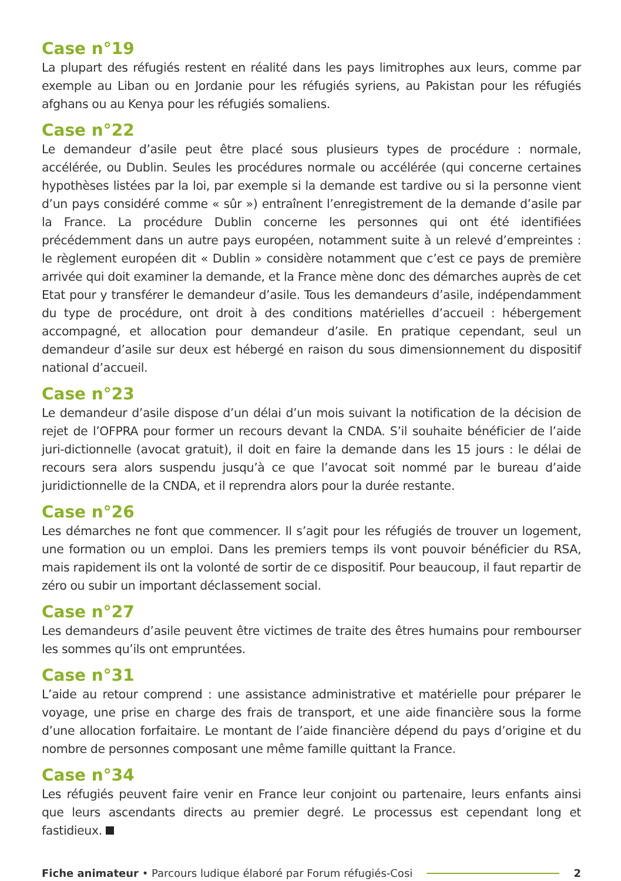Case n°19
La plupart des réfugiés restent en réalité dans les pays limitrophes aux leurs, comme par exemple au Liban ou en Jordanie pour les réfugiés syriens, au Pakistan pour les réfugiés afghans ou au Kenya pour les réfugiés somaliens.
Case n°22
Le demandeur d’asile peut être placé sous plusieurs types de procédure : normale, accélérée, ou Dublin. Seules les procédures normale ou accélérée (qui concerne certaines hypothèses listées par la loi, par exemple si la demande est tardive ou si la personne vient d’un pays considéré comme « sûr ») entraînent l’enregistrement de la demande d’asile par la France. La procédure Dublin concerne les personnes qui ont été identifiées précédemment dans un autre pays européen, notamment suite à un relevé d’empreintes : le règlement européen dit « Dublin » considère notamment que c’est ce pays de première arrivée qui doit examiner la demande, et la France mène donc des démarches auprès de cet Etat pour y transférer le demandeur d’asile. Tous les demandeurs d’asile, indépendamment du type de procédure, ont droit à des conditions matérielles d’accueil : hébergement accompagné, et allocation pour demandeur d’asile. En pratique cependant, seul un demandeur d’asile sur deux est hébergé en raison du sous dimensionnement du dispositif national d’accueil.
Case n°23
Le demandeur d’asile dispose d’un délai d’un mois suivant la notification de la décision de rejet de l’OFPRA pour former un recours devant la CNDA. S’il souhaite bénéficier de l’aide juri-dictionnelle (avocat gratuit), il doit en faire la demande dans les 15 jours : le délai de recours sera alors suspendu jusqu’à ce que l’avocat soit nommé par le bureau d’aide juridictionnelle de la CNDA, et il reprendra alors pour la durée restante.
Case n°26
Les démarches ne font que commencer. Il s’agit pour les réfugiés de trouver un logement, une formation ou un emploi. Dans les premiers temps ils vont pouvoir bénéficier du RSA, mais rapidement ils ont la volonté de sortir de ce dispositif. Pour beaucoup, il faut repartir de zéro ou subir un important déclassement social.
Case n°27
Les demandeurs d’asile peuvent être victimes de traite des êtres humains pour rembourser les sommes qu’ils ont empruntées.
Case n°31
L’aide au retour comprend : une assistance administrative et matérielle pour préparer le voyage, une prise en charge des frais de transport, et une aide financière sous la forme d’une allocation forfaitaire. Le montant de l’aide financière dépend du pays d’origine et du nombre de personnes composant une même famille quittant la France.
Case n°34
Les réfugiés peuvent faire venir en France leur conjoint ou partenaire, leurs enfants ainsi que leurs ascendants directs au premier degré. Le processus est cependant long et fastidieux.
Fiche animateur • Parcours ludique élaboré par Forum réfugiés-Cosi 2